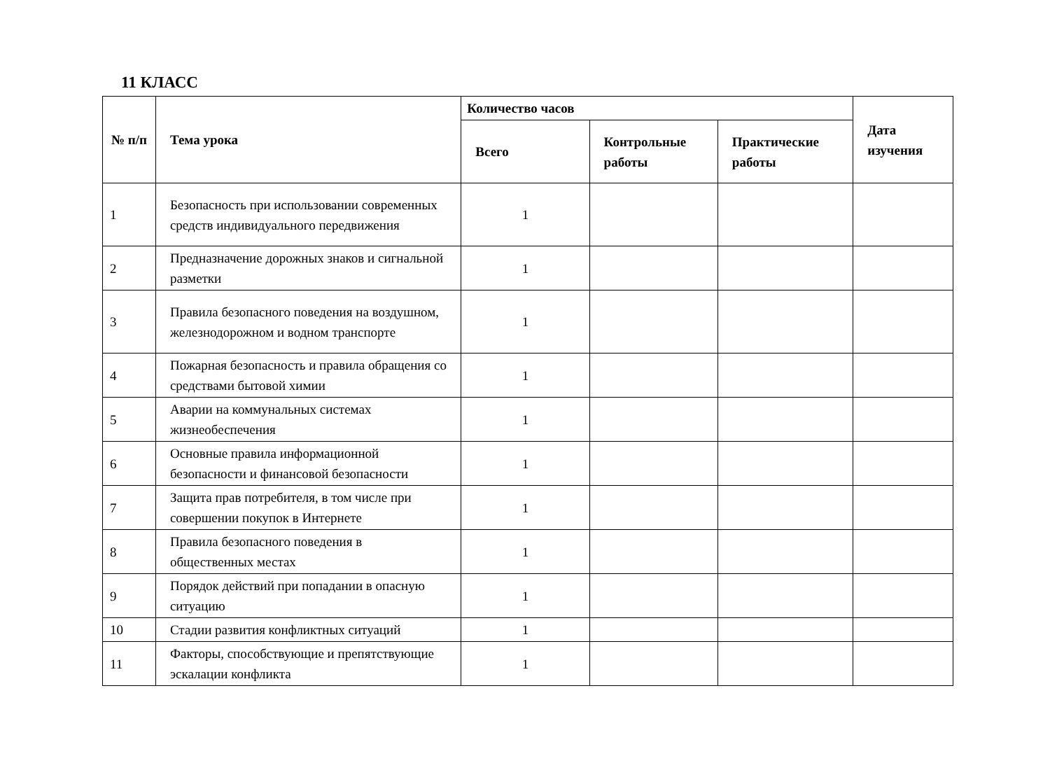11 КЛАСС
| № п/п | Тема урока | Количество часов | | | Дата изучения |
| --- | --- | --- | --- | --- | --- |
| | | Всего | Контрольные работы | Практические работы | |
| 1 | Безопасность при использовании современных средств индивидуального передвижения | 1 | | | |
| 2 | Предназначение дорожных знаков и сигнальной разметки | 1 | | | |
| 3 | Правила безопасного поведения на воздушном, железнодорожном и водном транспорте | 1 | | | |
| 4 | Пожарная безопасность и правила обращения со средствами бытовой химии | 1 | | | |
| 5 | Аварии на коммунальных системах жизнеобеспечения | 1 | | | |
| 6 | Основные правила информационной безопасности и финансовой безопасности | 1 | | | |
| 7 | Защита прав потребителя, в том числе при совершении покупок в Интернете | 1 | | | |
| 8 | Правила безопасного поведения в общественных местах | 1 | | | |
| 9 | Порядок действий при попадании в опасную ситуацию | 1 | | | |
| 10 | Стадии развития конфликтных ситуаций | 1 | | | |
| 11 | Факторы, способствующие и препятствующие эскалации конфликта | 1 | | | |